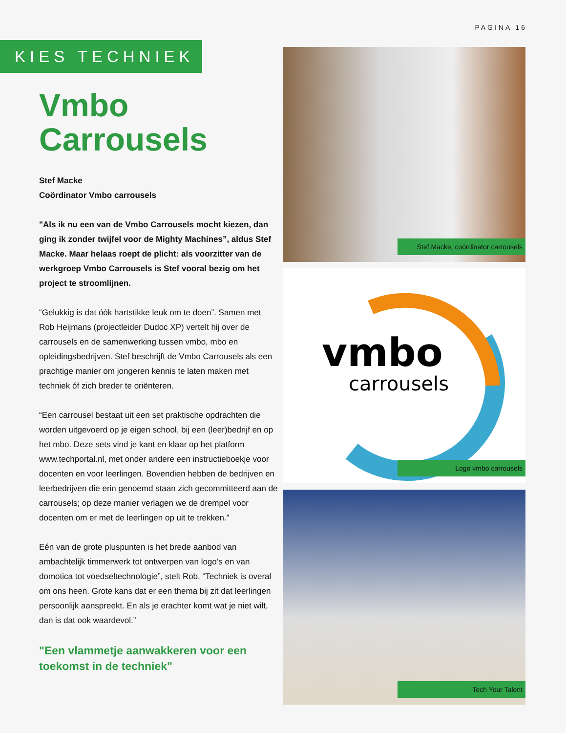PAGINA 16
KIES TECHNIEK
Vmbo Carrousels
Stef Macke
Coördinator Vmbo carrousels
"Als ik nu een van de Vmbo Carrousels mocht kiezen, dan ging ik zonder twijfel voor de Mighty Machines”, aldus Stef Macke. Maar helaas roept de plicht: als voorzitter van de werkgroep Vmbo Carrousels is Stef vooral bezig om het project te stroomlijnen.
“Gelukkig is dat óók hartstikke leuk om te doen”. Samen met Rob Heijmans (projectleider Dudoc XP) vertelt hij over de carrousels en de samenwerking tussen vmbo, mbo en opleidingsbedrijven. Stef beschrijft de Vmbo Carrousels als een prachtige manier om jongeren kennis te laten maken met techniek óf zich breder te oriënteren.
“Een carrousel bestaat uit een set praktische opdrachten die worden uitgevoerd op je eigen school, bij een (leer)bedrijf en op het mbo. Deze sets vind je kant en klaar op het platform www.techportal.nl, met onder andere een instructieboekje voor docenten en voor leerlingen. Bovendien hebben de bedrijven en leerbedrijven die erin genoemd staan zich gecommitteerd aan de carrousels; op deze manier verlagen we de drempel voor docenten om er met de leerlingen op uit te trekken.”
Eén van de grote pluspunten is het brede aanbod van ambachtelijk timmerwerk tot ontwerpen van logo’s en van domotica tot voedseltechnologie”, stelt Rob. “Techniek is overal om ons heen. Grote kans dat er een thema bij zit dat leerlingen persoonlijk aanspreekt. En als je erachter komt wat je niet wilt, dan is dat ook waardevol.”
"Een vlammetje aanwakkeren voor een toekomst in de techniek"
Stef Macke, coördinator carrousels
vmbo
carrousels
Logo vmbo carrousels
Tech Your Talent